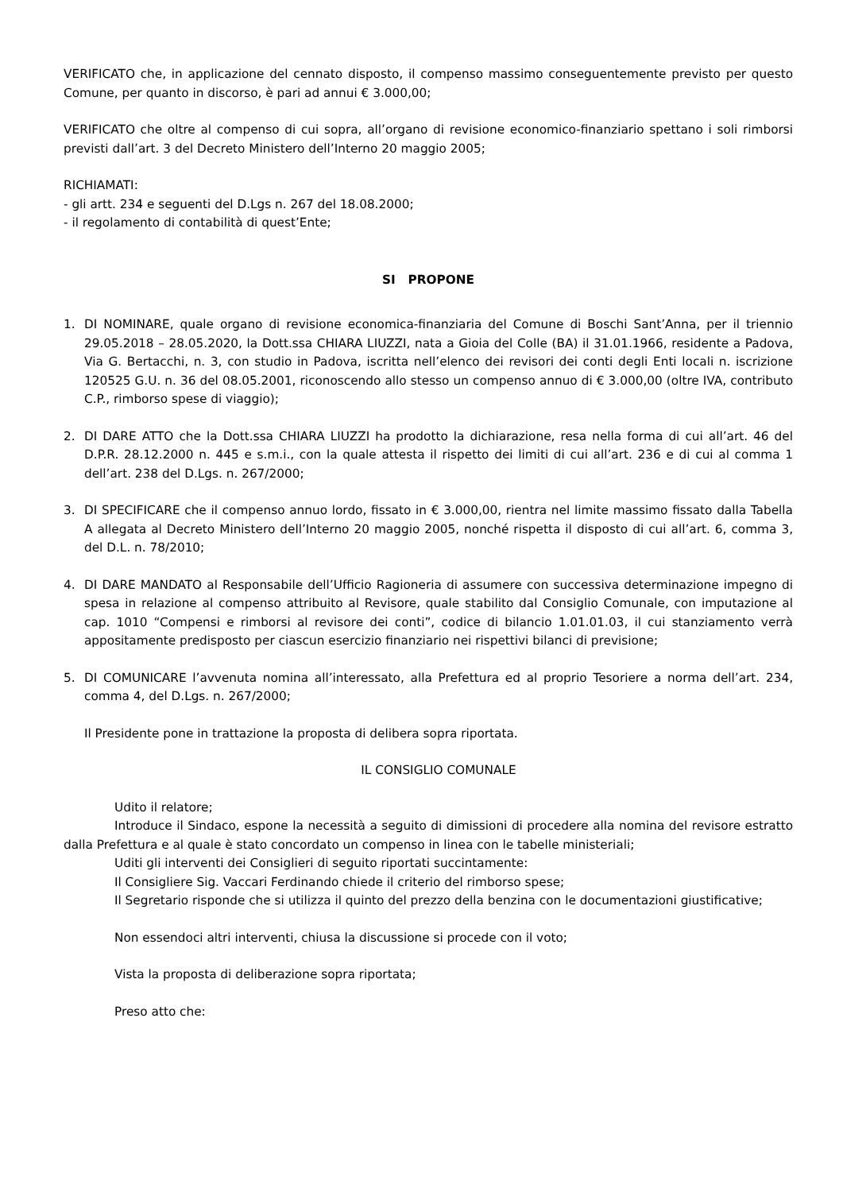VERIFICATO che, in applicazione del cennato disposto, il compenso massimo conseguentemente previsto per questo Comune, per quanto in discorso, è pari ad annui € 3.000,00;
VERIFICATO che oltre al compenso di cui sopra, all’organo di revisione economico-finanziario spettano i soli rimborsi previsti dall’art. 3 del Decreto Ministero dell’Interno 20 maggio 2005;
RICHIAMATI:
- gli artt. 234 e seguenti del D.Lgs n. 267 del 18.08.2000;
- il regolamento di contabilità di quest’Ente;
SI PROPONE
1. DI NOMINARE, quale organo di revisione economica-finanziaria del Comune di Boschi Sant’Anna, per il triennio 29.05.2018 – 28.05.2020, la Dott.ssa CHIARA LIUZZI, nata a Gioia del Colle (BA) il 31.01.1966, residente a Padova, Via G. Bertacchi, n. 3, con studio in Padova, iscritta nell’elenco dei revisori dei conti degli Enti locali n. iscrizione 120525 G.U. n. 36 del 08.05.2001, riconoscendo allo stesso un compenso annuo di € 3.000,00 (oltre IVA, contributo C.P., rimborso spese di viaggio);
2. DI DARE ATTO che la Dott.ssa CHIARA LIUZZI ha prodotto la dichiarazione, resa nella forma di cui all’art. 46 del D.P.R. 28.12.2000 n. 445 e s.m.i., con la quale attesta il rispetto dei limiti di cui all’art. 236 e di cui al comma 1 dell’art. 238 del D.Lgs. n. 267/2000;
3. DI SPECIFICARE che il compenso annuo lordo, fissato in € 3.000,00, rientra nel limite massimo fissato dalla Tabella A allegata al Decreto Ministero dell’Interno 20 maggio 2005, nonché rispetta il disposto di cui all’art. 6, comma 3, del D.L. n. 78/2010;
4. DI DARE MANDATO al Responsabile dell’Ufficio Ragioneria di assumere con successiva determinazione impegno di spesa in relazione al compenso attribuito al Revisore, quale stabilito dal Consiglio Comunale, con imputazione al cap. 1010 “Compensi e rimborsi al revisore dei conti”, codice di bilancio 1.01.01.03, il cui stanziamento verrà appositamente predisposto per ciascun esercizio finanziario nei rispettivi bilanci di previsione;
5. DI COMUNICARE l’avvenuta nomina all’interessato, alla Prefettura ed al proprio Tesoriere a norma dell’art. 234, comma 4, del D.Lgs. n. 267/2000;
Il Presidente pone in trattazione la proposta di delibera sopra riportata.
IL CONSIGLIO COMUNALE
Udito il relatore;
Introduce il Sindaco, espone la necessità a seguito di dimissioni di procedere alla nomina del revisore estratto dalla Prefettura e al quale è stato concordato un compenso in linea con le tabelle ministeriali;
Uditi gli interventi dei Consiglieri di seguito riportati succintamente:
Il Consigliere Sig. Vaccari Ferdinando chiede il criterio del rimborso spese;
Il Segretario risponde che si utilizza il quinto del prezzo della benzina con le documentazioni giustificative;
Non essendoci altri interventi, chiusa la discussione si procede con il voto;
Vista la proposta di deliberazione sopra riportata;
Preso atto che: